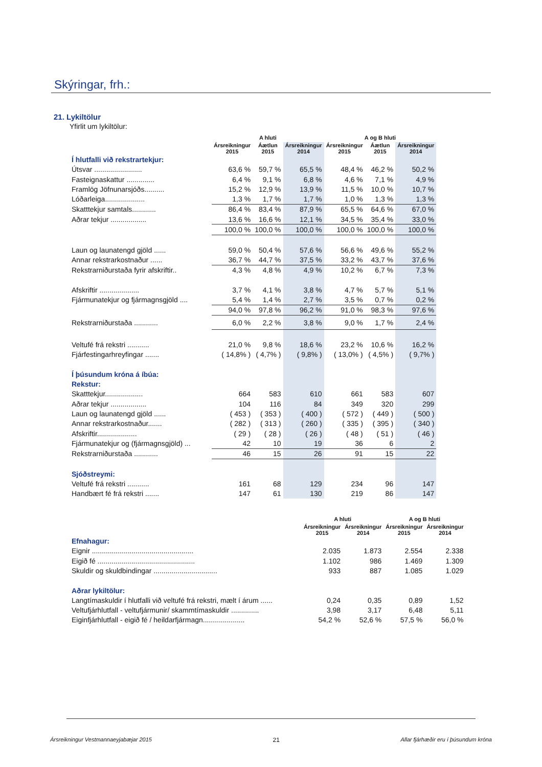Skýringar, frh.:
21. Lykiltölur
Yfirlit um lykiltölur:
| | A hluti | | | A og B hluti | | |
| --- | --- | --- | --- | --- | --- | --- |
| | Ársreikningur 2015 | Áætlun 2015 | Ársreikningur 2014 | Ársreikningur 2015 | Áætlun 2015 | Ársreikningur 2014 |
| Í hlutfalli við rekstrartekjur: | | | | | | |
| Útsvar ........................ | 63,6 % | 59,7 % | 65,5 % | 48,4 % | 46,2 % | 50,2 % |
| Fasteignaskattur .............. | 6,4 % | 9,1 % | 6,8 % | 4,6 % | 7,1 % | 4,9 % |
| Framlög Jöfnunarsjóðs.......... | 15,2 % | 12,9 % | 13,9 % | 11,5 % | 10,0 % | 10,7 % |
| Lóðarleiga.................... | 1,3 % | 1,7 % | 1,7 % | 1,0 % | 1,3 % | 1,3 % |
| Skatttekjur samtals............ | 86,4 % | 83,4 % | 87,9 % | 65,5 % | 64,6 % | 67,0 % |
| Aðrar tekjur .................. | 13,6 % | 16,6 % | 12,1 % | 34,5 % | 35,4 % | 33,0 % |
| | 100,0 % | 100,0 % | 100,0 % | 100,0 % | 100,0 % | 100,0 % |
| Laun og launatengd gjöld ...... | 59,0 % | 50,4 % | 57,6 % | 56,6 % | 49,6 % | 55,2 % |
| Annar rekstrarkostnaður ...... | 36,7 % | 44,7 % | 37,5 % | 33,2 % | 43,7 % | 37,6 % |
| Rekstrarniðurstaða fyrir afskriftir.. | 4,3 % | 4,8 % | 4,9 % | 10,2 % | 6,7 % | 7,3 % |
| Afskriftir .................... | 3,7 % | 4,1 % | 3,8 % | 4,7 % | 5,7 % | 5,1 % |
| Fjármunatekjur og fjármagnsgjöld .... | 5,4 % | 1,4 % | 2,7 % | 3,5 % | 0,7 % | 0,2 % |
| | 94,0 % | 97,8 % | 96,2 % | 91,0 % | 98,3 % | 97,6 % |
| Rekstrarniðurstaða ............ | 6,0 % | 2,2 % | 3,8 % | 9,0 % | 1,7 % | 2,4 % |
| Veltufé frá rekstri ........... | 21,0 % | 9,8 % | 18,6 % | 23,2 % | 10,6 % | 16,2 % |
| Fjárfestingarhreyfingar ....... | ( 14,8% ) | ( 4,7% ) | ( 9,8% ) | ( 13,0% ) | ( 4,5% ) | ( 9,7% ) |
| Í þúsundum króna á íbúa: | | | | | | |
| Rekstur: | | | | | | |
| Skatttekjur................... | 664 | 583 | 610 | 661 | 583 | 607 |
| Aðrar tekjur .................. | 104 | 116 | 84 | 349 | 320 | 299 |
| Laun og launatengd gjöld ...... | ( 453 ) | ( 353 ) | ( 400 ) | ( 572 ) | ( 449 ) | ( 500 ) |
| Annar rekstrarkostnaður....... | ( 282 ) | ( 313 ) | ( 260 ) | ( 335 ) | ( 395 ) | ( 340 ) |
| Afskriftir.................... | ( 29 ) | ( 28 ) | ( 26 ) | ( 48 ) | ( 51 ) | ( 46 ) |
| Fjármunatekjur og (fjármagnsgjöld) ... | 42 | 10 | 19 | 36 | 6 | 2 |
| Rekstrarniðurstaða ............ | 46 | 15 | 26 | 91 | 15 | 22 |
| Sjóðstreymi: | | | | | | |
| Veltufé frá rekstri ........... | 161 | 68 | 129 | 234 | 96 | 147 |
| Handbært fé frá rekstri ....... | 147 | 61 | 130 | 219 | 86 | 147 |
| | A hluti | | A og B hluti | |
| --- | --- | --- | --- | --- |
| | Ársreikningur 2015 | Ársreikningur 2014 | Ársreikningur 2015 | Ársreikningur 2014 |
| Efnahagur: | | | | |
| Eignir ................................................... | 2.035 | 1.873 | 2.554 | 2.338 |
| Eigið fé ................................................. | 1.102 | 986 | 1.469 | 1.309 |
| Skuldir og skuldbindingar ................................ | 933 | 887 | 1.085 | 1.029 |
| Aðrar lykiltölur: | | | | |
| Langtímaskuldir í hlutfalli við veltufé frá rekstri, mælt í árum ...... | 0,24 | 0,35 | 0,89 | 1,52 |
| Veltufjárhlutfall - veltufjármunir/ skammtímaskuldir .............. | 3,98 | 3,17 | 6,48 | 5,11 |
| Eiginfjárhlutfall - eigið fé / heildarfjármagn..................... | 54,2 % | 52,6 % | 57,5 % | 56,0 % |
Ársreikningur Vestmannaeyjabæjar 2015 21 Allar fjárhæðir eru í þúsundum króna